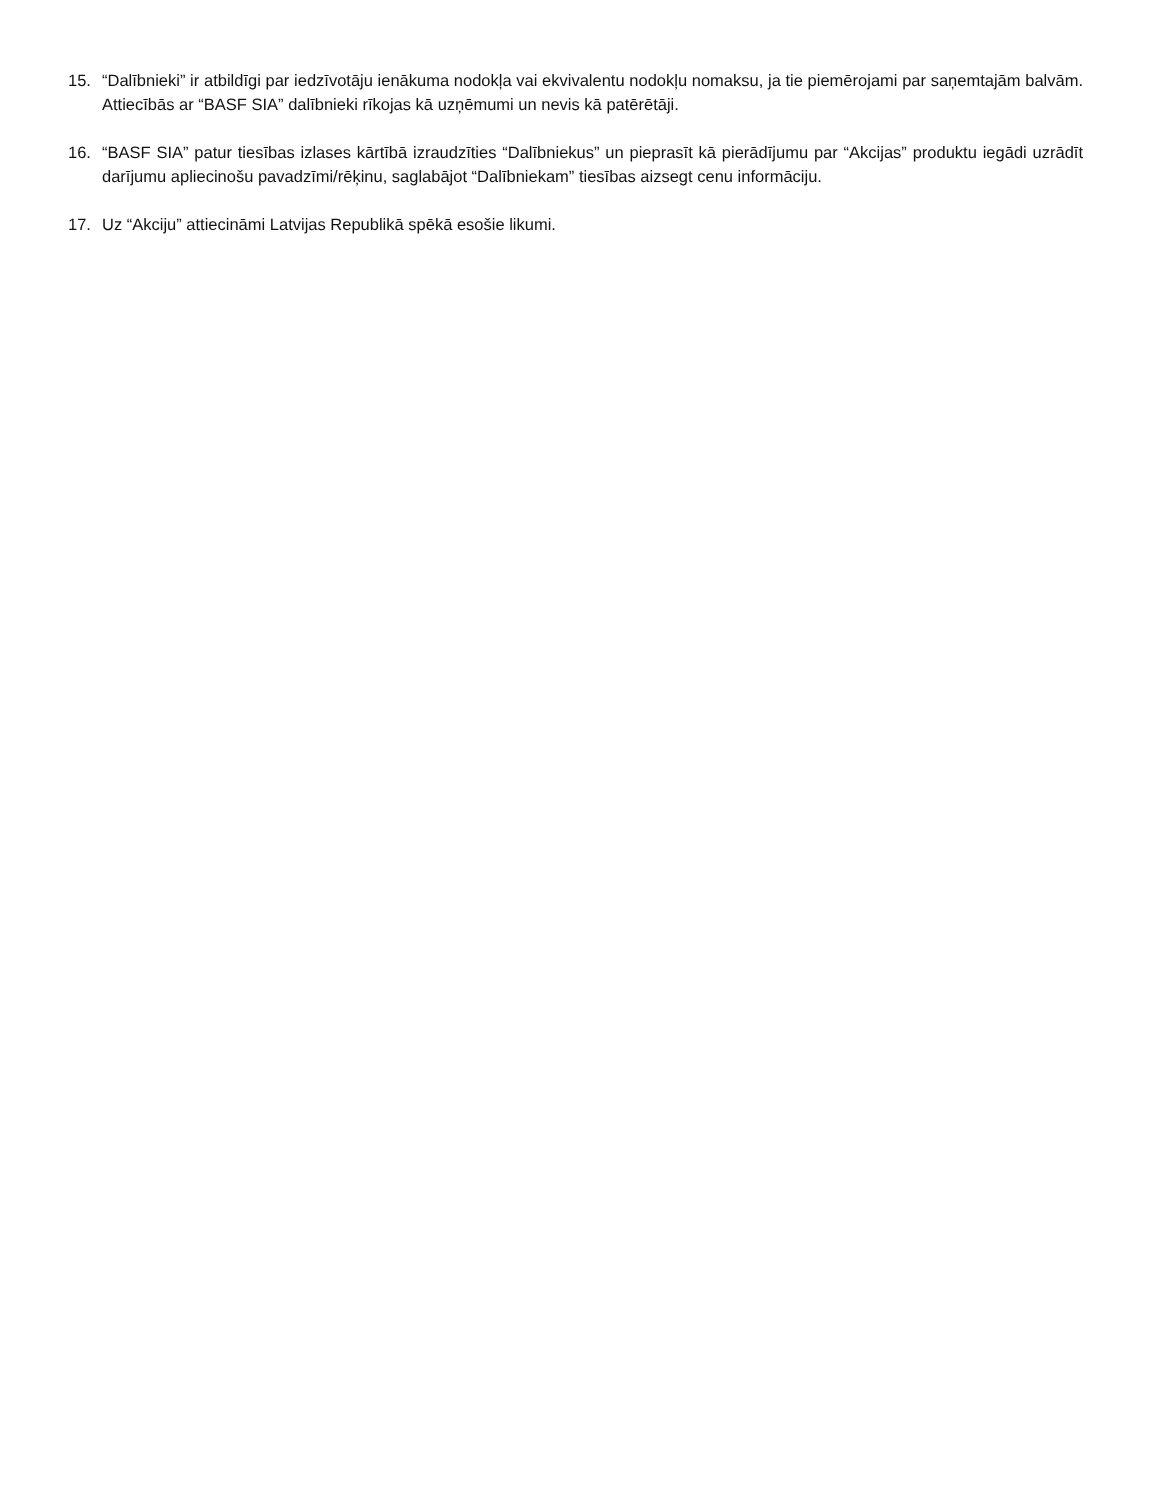15. “Dalībnieki” ir atbildīgi par iedzīvotāju ienākuma nodokļa vai ekvivalentu nodokļu nomaksu, ja tie piemērojami par saņemtajām balvām. Attiecībās ar “BASF SIA” dalībnieki rīkojas kā uzņēmumi un nevis kā patērētāji.
16. “BASF SIA” patur tiesības izlases kārtībā izraudzīties “Dalībniekus” un pieprasīt kā pierādījumu par “Akcijas” produktu iegādi uzrādīt darījumu apliecinošu pavadzīmi/rēķinu, saglabājot “Dalībniekam” tiesības aizsegt cenu informāciju.
17. Uz “Akciju” attiecināmi Latvijas Republikā spēkā esošie likumi.